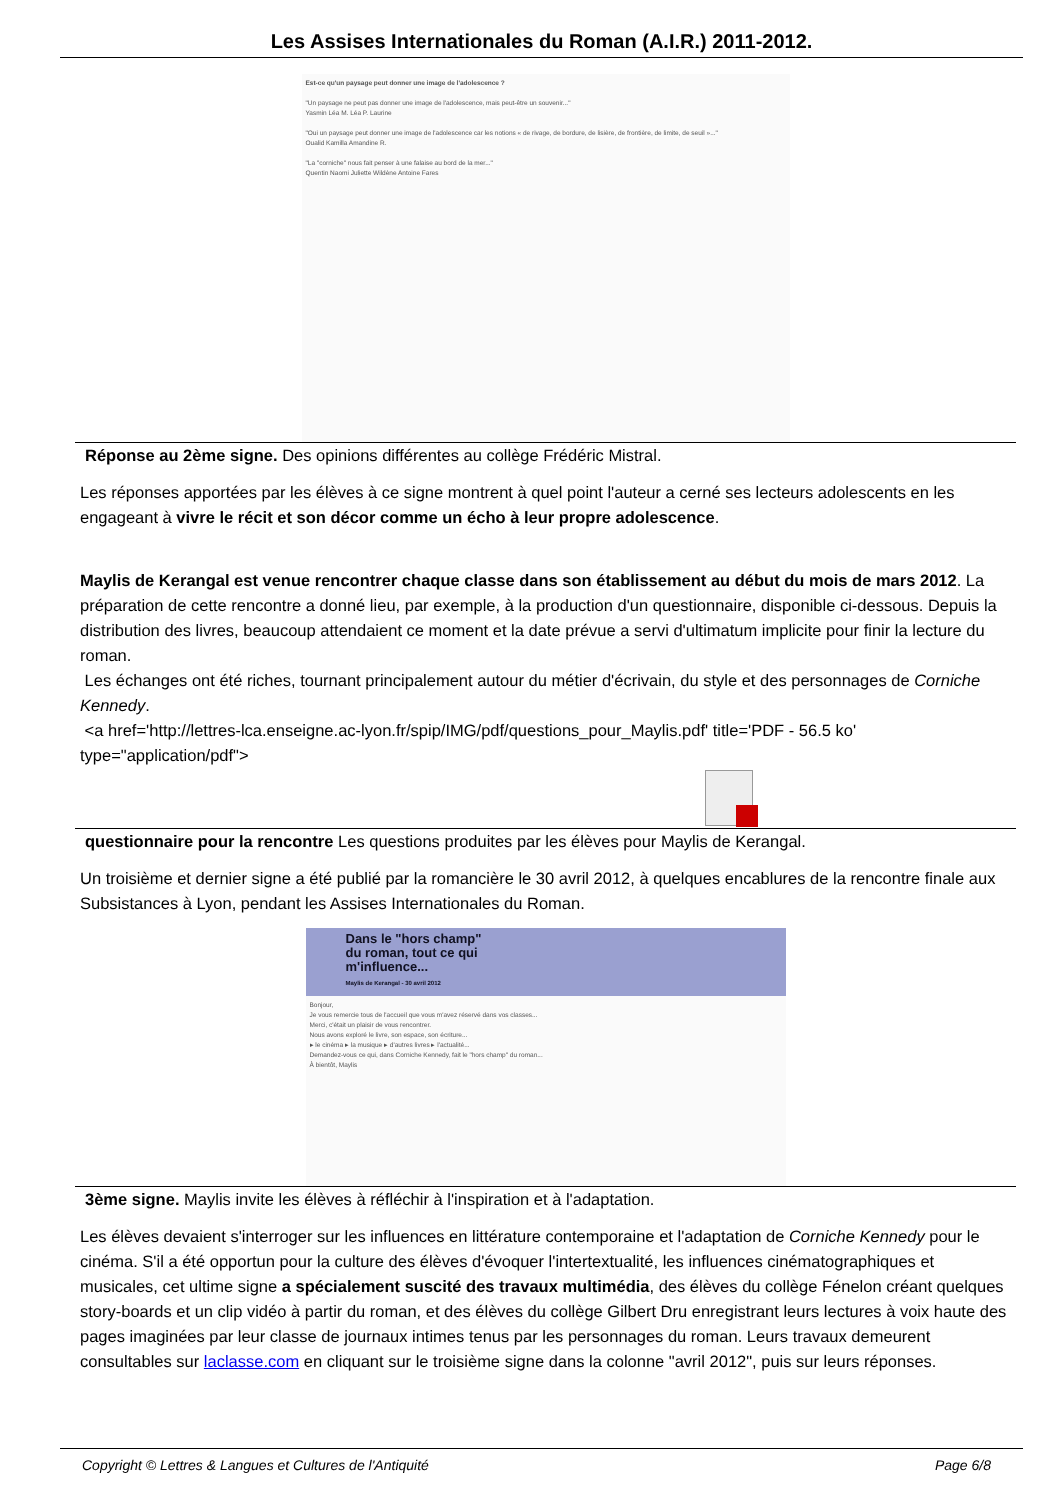Les Assises Internationales du Roman (A.I.R.) 2011-2012.
Est-ce qu'un paysage peut donner une image de l'adolescence ?
"Un paysage ne peut pas donner une image de l'adolescence, mais peut-être un souvenir..."
Yasmin Léa M. Léa P. Laurine
"Oui un paysage peut donner une image de l'adolescence car les notions « de rivage, de bordure, de lisière, de frontière, de limite, de seuil »..."
Oualid Kamilla Amandine R.
"La "corniche" nous fait penser à une falaise au bord de la mer..."
Quentin Naomi Juliette Wildène Antoine Fares
Réponse au 2ème signe. Des opinions différentes au collège Frédéric Mistral.
Les réponses apportées par les élèves à ce signe montrent à quel point l'auteur a cerné ses lecteurs adolescents en les engageant à vivre le récit et son décor comme un écho à leur propre adolescence.
Maylis de Kerangal est venue rencontrer chaque classe dans son établissement au début du mois de mars 2012. La préparation de cette rencontre a donné lieu, par exemple, à la production d'un questionnaire, disponible ci-dessous. Depuis la distribution des livres, beaucoup attendaient ce moment et la date prévue a servi d'ultimatum implicite pour finir la lecture du roman.
Les échanges ont été riches, tournant principalement autour du métier d'écrivain, du style et des personnages de Corniche Kennedy.
<a href='http://lettres-lca.enseigne.ac-lyon.fr/spip/IMG/pdf/questions_pour_Maylis.pdf' title='PDF - 56.5 ko' type="application/pdf">
questionnaire pour la rencontre Les questions produites par les élèves pour Maylis de Kerangal.
Un troisième et dernier signe a été publié par la romancière le 30 avril 2012, à quelques encablures de la rencontre finale aux Subsistances à Lyon, pendant les Assises Internationales du Roman.
Dans le "hors champ"
du roman, tout ce qui
m'influence...
Maylis de Kerangal - 30 avril 2012
Bonjour,
Je vous remercie tous de l'accueil que vous m'avez réservé dans vos classes...
Merci, c'était un plaisir de vous rencontrer.
Nous avons exploré le livre, son espace, son écriture...
▸ le cinéma ▸ la musique ▸ d'autres livres ▸ l'actualité...
Demandez-vous ce qui, dans Corniche Kennedy, fait le "hors champ" du roman...
À bientôt, Maylis
3ème signe. Maylis invite les élèves à réfléchir à l'inspiration et à l'adaptation.
Les élèves devaient s'interroger sur les influences en littérature contemporaine et l'adaptation de Corniche Kennedy pour le cinéma. S'il a été opportun pour la culture des élèves d'évoquer l'intertextualité, les influences cinématographiques et musicales, cet ultime signe a spécialement suscité des travaux multimédia, des élèves du collège Fénelon créant quelques story-boards et un clip vidéo à partir du roman, et des élèves du collège Gilbert Dru enregistrant leurs lectures à voix haute des pages imaginées par leur classe de journaux intimes tenus par les personnages du roman. Leurs travaux demeurent consultables sur laclasse.com en cliquant sur le troisième signe dans la colonne "avril 2012", puis sur leurs réponses.
Copyright © Lettres & Langues et Cultures de l'Antiquité Page 6/8